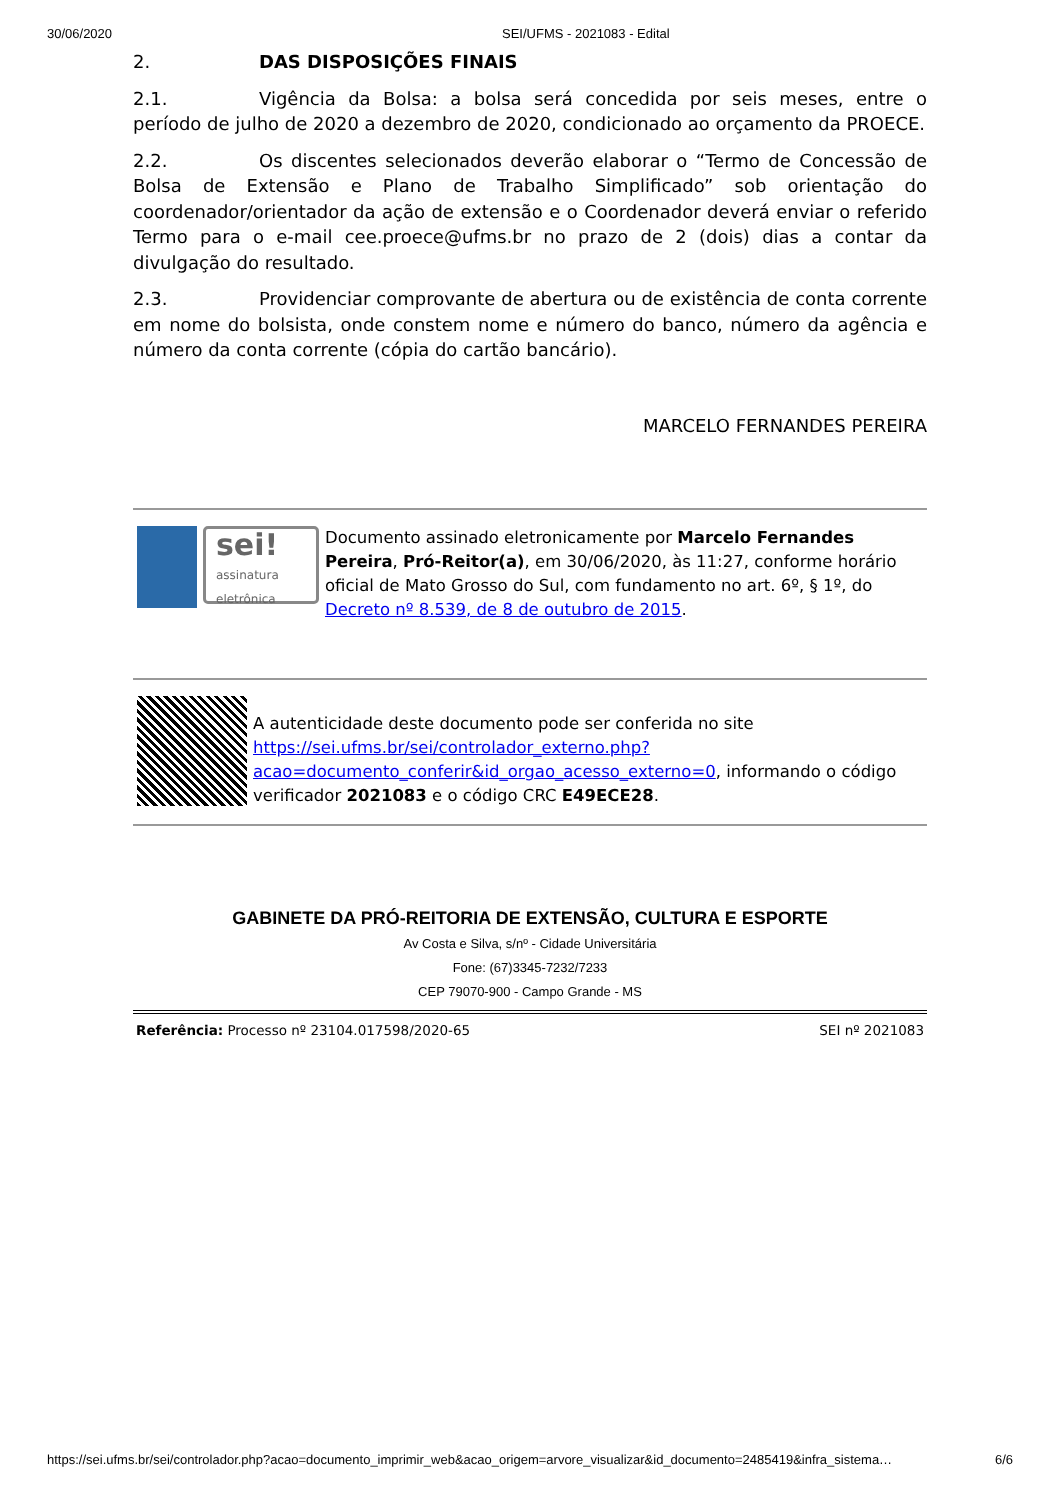30/06/2020 SEI/UFMS - 2021083 - Edital
2. DAS DISPOSIÇÕES FINAIS
2.1. Vigência da Bolsa: a bolsa será concedida por seis meses, entre o período de julho de 2020 a dezembro de 2020, condicionado ao orçamento da PROECE.
2.2. Os discentes selecionados deverão elaborar o “Termo de Concessão de Bolsa de Extensão e Plano de Trabalho Simplificado” sob orientação do coordenador/orientador da ação de extensão e o Coordenador deverá enviar o referido Termo para o e-mail cee.proece@ufms.br no prazo de 2 (dois) dias a contar da divulgação do resultado.
2.3. Providenciar comprovante de abertura ou de existência de conta corrente em nome do bolsista, onde constem nome e número do banco, número da agência e número da conta corrente (cópia do cartão bancário).
MARCELO FERNANDES PEREIRA
sei!
assinatura eletrônica
Documento assinado eletronicamente por Marcelo Fernandes Pereira, Pró-Reitor(a), em 30/06/2020, às 11:27, conforme horário oficial de Mato Grosso do Sul, com fundamento no art. 6º, § 1º, do Decreto nº 8.539, de 8 de outubro de 2015.
A autenticidade deste documento pode ser conferida no site https://sei.ufms.br/sei/controlador_externo.php?acao=documento_conferir&id_orgao_acesso_externo=0, informando o código verificador 2021083 e o código CRC E49ECE28.
GABINETE DA PRÓ-REITORIA DE EXTENSÃO, CULTURA E ESPORTE
Av Costa e Silva, s/nº - Cidade Universitária
Fone: (67)3345-7232/7233
CEP 79070-900 - Campo Grande - MS
Referência: Processo nº 23104.017598/2020-65 SEI nº 2021083
https://sei.ufms.br/sei/controlador.php?acao=documento_imprimir_web&acao_origem=arvore_visualizar&id_documento=2485419&infra_sistema… 6/6